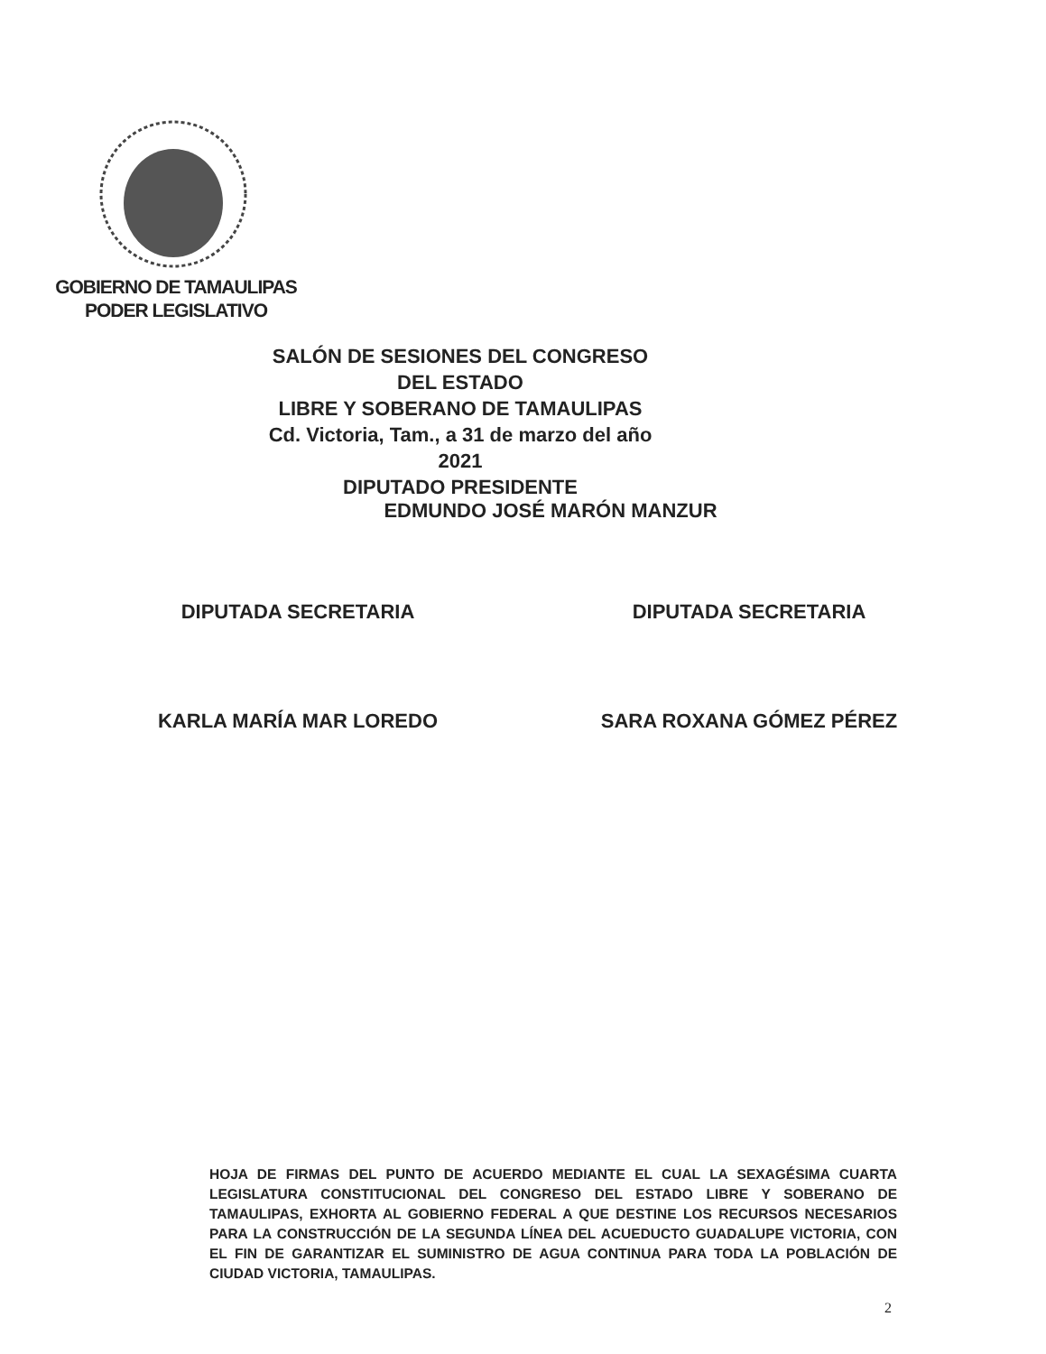GOBIERNO DE TAMAULIPAS
PODER LEGISLATIVO
SALÓN DE SESIONES DEL CONGRESO DEL ESTADO
LIBRE Y SOBERANO DE TAMAULIPAS
Cd. Victoria, Tam., a 31 de marzo del año 2021
DIPUTADO PRESIDENTE
EDMUNDO JOSÉ MARÓN MANZUR
DIPUTADA SECRETARIA
KARLA MARÍA MAR LOREDO
DIPUTADA SECRETARIA
SARA ROXANA GÓMEZ PÉREZ
HOJA DE FIRMAS DEL PUNTO DE ACUERDO MEDIANTE EL CUAL LA SEXAGÉSIMA CUARTA LEGISLATURA CONSTITUCIONAL DEL CONGRESO DEL ESTADO LIBRE Y SOBERANO DE TAMAULIPAS, EXHORTA AL GOBIERNO FEDERAL A QUE DESTINE LOS RECURSOS NECESARIOS PARA LA CONSTRUCCIÓN DE LA SEGUNDA LÍNEA DEL ACUEDUCTO GUADALUPE VICTORIA, CON EL FIN DE GARANTIZAR EL SUMINISTRO DE AGUA CONTINUA PARA TODA LA POBLACIÓN DE CIUDAD VICTORIA, TAMAULIPAS.
2